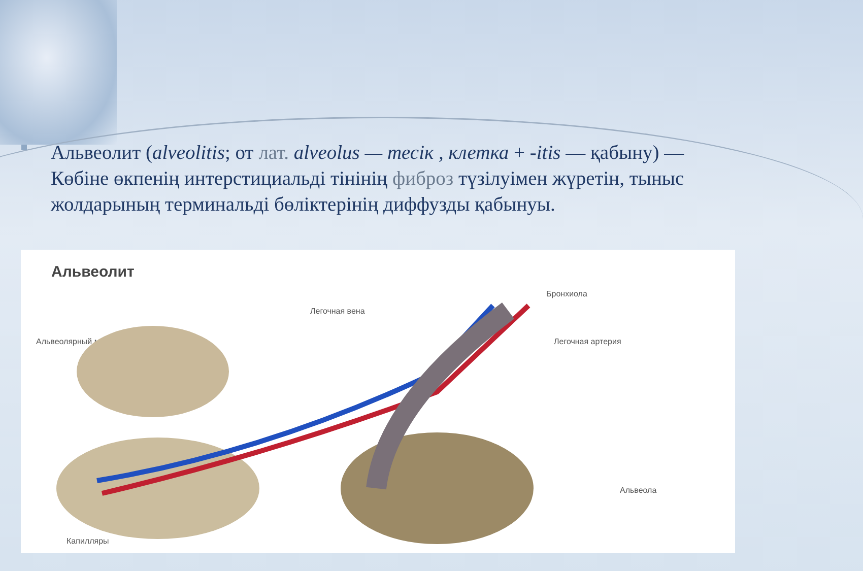Альвеолит (alveolitis; от лат. alveolus — тесік , клетка + -itis — қабыну) — Көбіне өкпенің интерстициальді тінінің фиброз түзілуімен жүретін, тыныс жолдарының терминальді бөліктерінің диффузды қабынуы.
Альвеолит
Бронхиола
Легочная вена
Альвеолярный мешок Легочная артерия
Альвеола
Капилляры